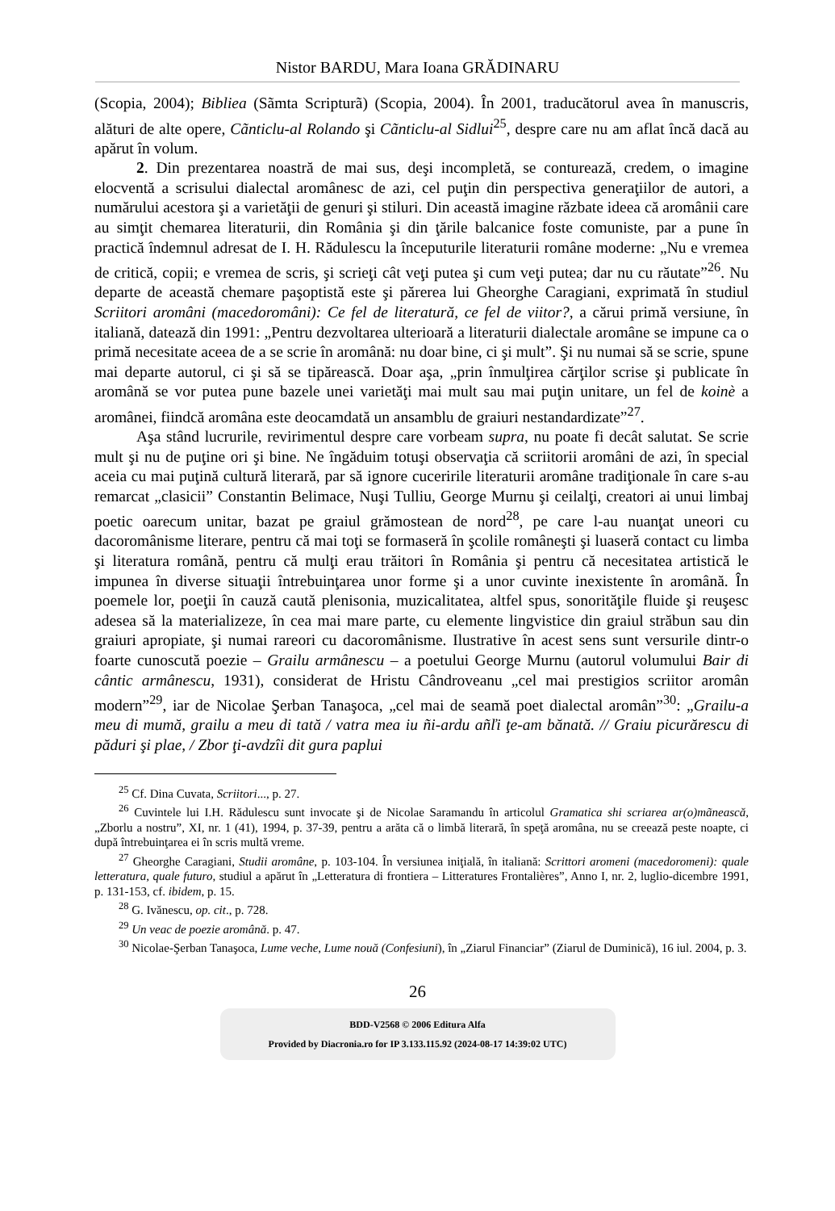Nistor BARDU, Mara Ioana GRĂDINARU
(Scopia, 2004); Bibliea (Sãmta Scripturã) (Scopia, 2004). În 2001, traducătorul avea în manuscris, alături de alte opere, Cãnticlu-al Rolando şi Cãnticlu-al Sidlui<sup>25</sup>, despre care nu am aflat încă dacă au apărut în volum.
2. Din prezentarea noastră de mai sus, deşi incompletă, se conturează, credem, o imagine elocventă a scrisului dialectal aromânesc de azi, cel puţin din perspectiva generaţiilor de autori, a numărului acestora şi a varietăţii de genuri şi stiluri. Din această imagine răzbate ideea că aromânii care au simţit chemarea literaturii, din România şi din ţările balcanice foste comuniste, par a pune în practică îndemnul adresat de I. H. Rădulescu la începuturile literaturii române moderne: „Nu e vremea de critică, copii; e vremea de scris, şi scrieţi cât veţi putea şi cum veţi putea; dar nu cu răutate”<sup>26</sup>. Nu departe de această chemare paşoptistă este şi părerea lui Gheorghe Caragiani, exprimată în studiul Scriitori aromâni (macedoromâni): Ce fel de literatură, ce fel de viitor?, a cărui primă versiune, în italiană, datează din 1991: „Pentru dezvoltarea ulterioară a literaturii dialectale aromâne se impune ca o primă necesitate aceea de a se scrie în aromână: nu doar bine, ci şi mult”. Şi nu numai să se scrie, spune mai departe autorul, ci şi să se tipărească. Doar aşa, „prin înmulţirea cărţilor scrise şi publicate în aromână se vor putea pune bazele unei varietăţi mai mult sau mai puţin unitare, un fel de koinè a aromânei, fiindcă aromâna este deocamdată un ansamblu de graiuri nestandardizate”<sup>27</sup>.
Aşa stând lucrurile, revirimentul despre care vorbeam supra, nu poate fi decât salutat. Se scrie mult şi nu de puţine ori şi bine. Ne îngăduim totuşi observaţia că scriitorii aromâni de azi, în special aceia cu mai puţină cultură literară, par să ignore cuceririle literaturii aromâne tradiţionale în care s-au remarcat „clasicii” Constantin Belimace, Nuşi Tulliu, George Murnu şi ceilalţi, creatori ai unui limbaj poetic oarecum unitar, bazat pe graiul grămostean de nord<sup>28</sup>, pe care l-au nuanţat uneori cu dacoromânisme literare, pentru că mai toţi se formaseră în şcolile româneşti şi luaseră contact cu limba şi literatura română, pentru că mulţi erau trăitori în România şi pentru că necesitatea artistică le impunea în diverse situaţii întrebuinţarea unor forme şi a unor cuvinte inexistente în aromână. În poemele lor, poeţii în cauză caută plenisonia, muzicalitatea, altfel spus, sonorităţile fluide şi reuşesc adesea să la materializeze, în cea mai mare parte, cu elemente lingvistice din graiul străbun sau din graiuri apropiate, şi numai rareori cu dacoromânisme. Ilustrative în acest sens sunt versurile dintr-o foarte cunoscută poezie – Grailu armânescu – a poetului George Murnu (autorul volumului Bair di cântic armânescu, 1931), considerat de Hristu Cândroveanu „cel mai prestigios scriitor aromân modern”<sup>29</sup>, iar de Nicolae Şerban Tanaşoca, „cel mai de seamă poet dialectal aromân”<sup>30</sup>: „Grailu-a meu di mumă, grailu a meu di tată / vatra mea iu ñi-ardu añľi ţe-am bănată. // Graiu picurărescu di păduri şi plae, / Zbor ţi-avdzîi dit gura paplui
<sup>25</sup> Cf. Dina Cuvata, Scriitori..., p. 27.
<sup>26</sup> Cuvintele lui I.H. Rădulescu sunt invocate şi de Nicolae Saramandu în articolul Gramatica shi scriarea ar(o)mãnească, „Zborlu a nostru”, XI, nr. 1 (41), 1994, p. 37-39, pentru a arăta că o limbă literară, în speţă aromâna, nu se creează peste noapte, ci după întrebuinţarea ei în scris multă vreme.
<sup>27</sup> Gheorghe Caragiani, Studii aromâne, p. 103-104. În versiunea iniţială, în italiană: Scrittori aromeni (macedoromeni): quale letteratura, quale futuro, studiul a apărut în „Letteratura di frontiera – Litteratures Frontalières”, Anno I, nr. 2, luglio-dicembre 1991, p. 131-153, cf. ibidem, p. 15.
<sup>28</sup> G. Ivănescu, op. cit., p. 728.
<sup>29</sup> Un veac de poezie aromână. p. 47.
<sup>30</sup> Nicolae-Şerban Tanaşoca, Lume veche, Lume nouă (Confesiuni), în „Ziarul Financiar” (Ziarul de Duminică), 16 iul. 2004, p. 3.
26
BDD-V2568 © 2006 Editura Alfa
Provided by Diacronia.ro for IP 3.133.115.92 (2024-08-17 14:39:02 UTC)